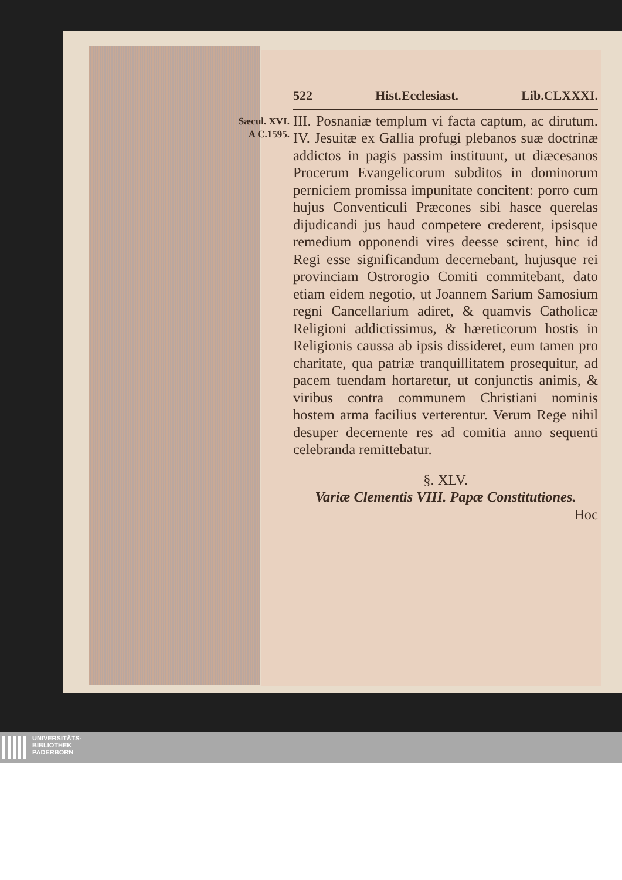522 Hist.Ecclesiast. Lib.CLXXXI.
Sæcul. XVI.
A C.1595.
III. Posnaniæ templum vi facta captum, ac dirutum. IV. Jesuitæ ex Gallia profugi plebanos suæ doctrinæ addictos in pagis passim instituunt, ut diæcesanos Procerum Evangelicorum subditos in dominorum perniciem promissa impunitate concitent: porro cum hujus Conventiculi Præcones sibi hasce querelas dijudicandi jus haud competere crederent, ipsisque remedium opponendi vires deesse scirent, hinc id Regi esse significandum decernebant, hujusque rei provinciam Ostrorogio Comiti commitebant, dato etiam eidem negotio, ut Joannem Sarium Samosium regni Cancellarium adiret, & quamvis Catholicæ Religioni addictissimus, & hæreticorum hostis in Religionis caussa ab ipsis dissideret, eum tamen pro charitate, qua patriæ tranquillitatem prosequitur, ad pacem tuendam hortaretur, ut conjunctis animis, & viribus contra communem Christiani nominis hostem arma facilius verterentur. Verum Rege nihil desuper decernente res ad comitia anno sequenti celebranda remittebatur.
§. XLV.
Variæ Clementis VIII. Papæ Constitutiones.
Hoc
UNIVERSITÄTS-
BIBLIOTHEK
PADERBORN